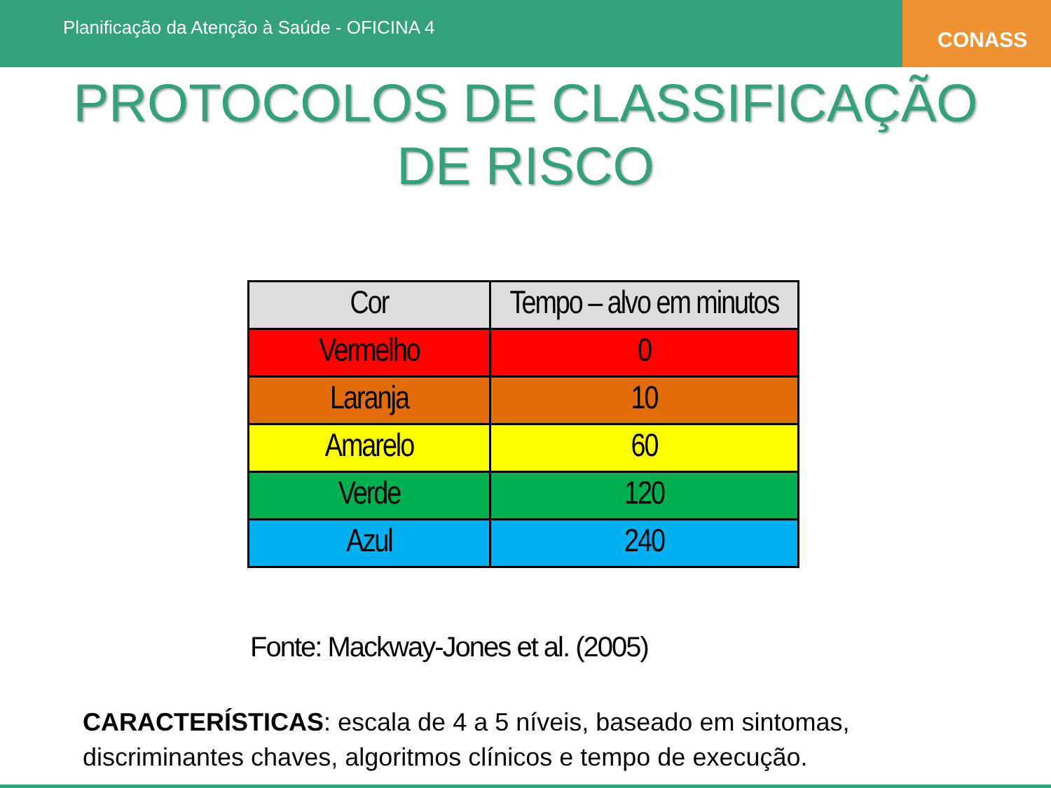Planificação da Atenção à Saúde - OFICINA 4
CONASS
PROTOCOLOS DE CLASSIFICAÇÃO
DE RISCO
| Cor | Tempo – alvo em minutos |
| --- | --- |
| Vermelho | 0 |
| Laranja | 10 |
| Amarelo | 60 |
| Verde | 120 |
| Azul | 240 |
Fonte: Mackway-Jones et al. (2005)
CARACTERÍSTICAS: escala de 4 a 5 níveis, baseado em sintomas, discriminantes chaves, algoritmos clínicos e tempo de execução.